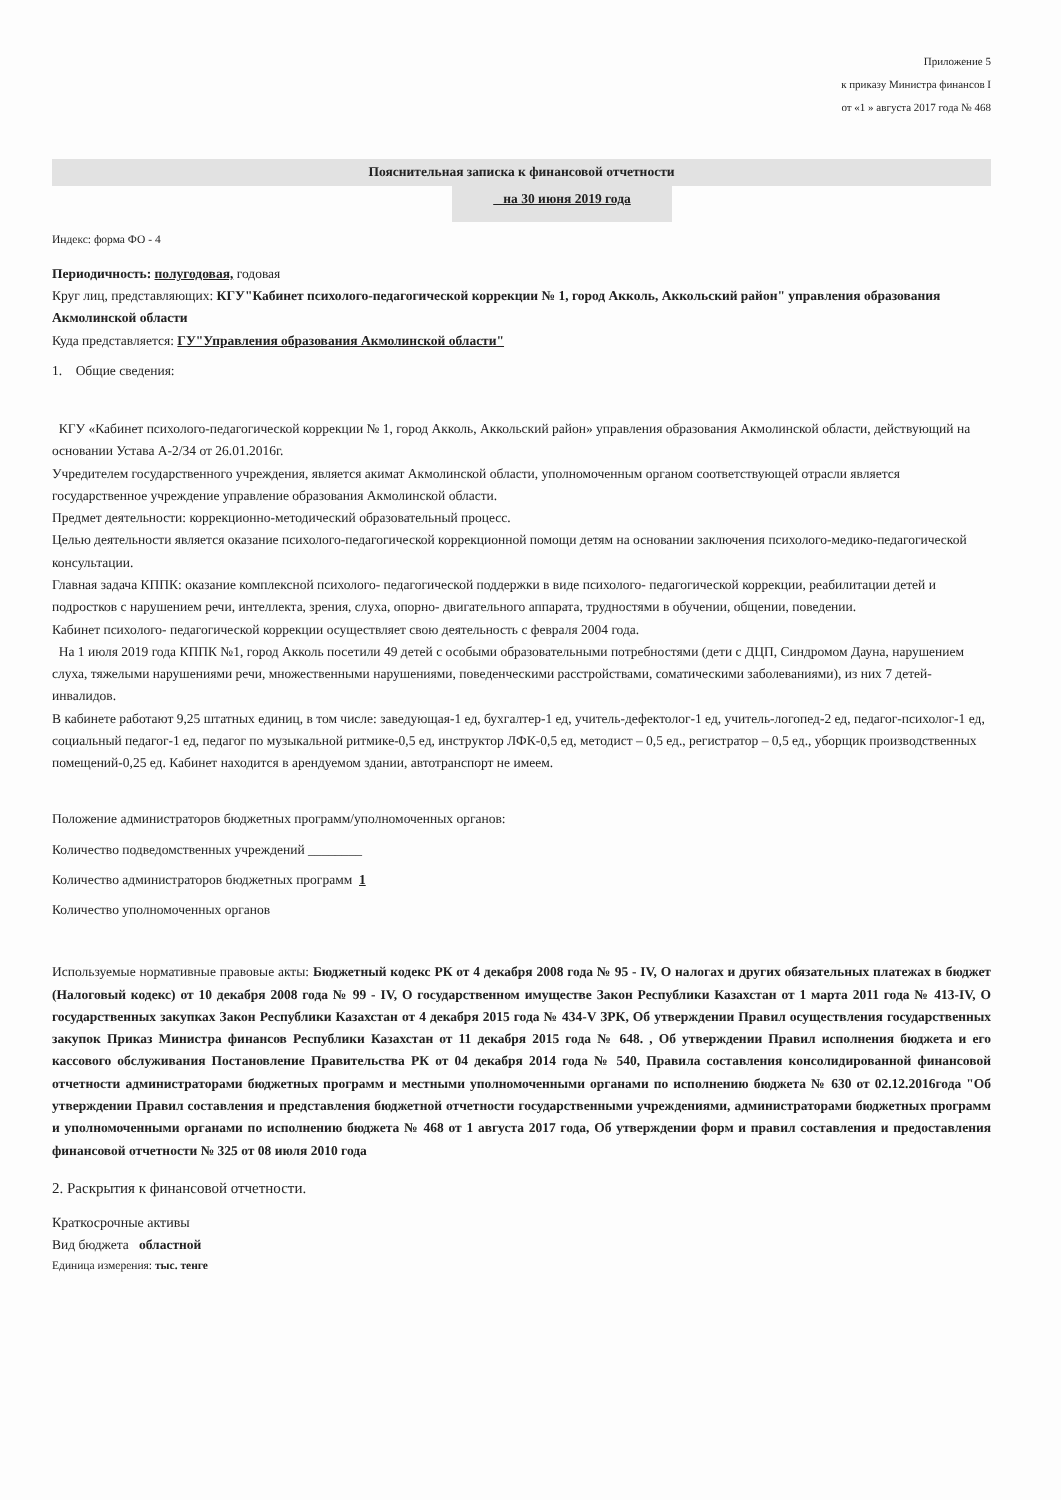Приложение 5
к приказу Министра финансов I
от «1 » августа 2017 года № 468
Пояснительная записка к финансовой отчетности
на 30 июня 2019 года
Индекс: форма ФО - 4
Периодичность: полугодовая, годовая
Круг лиц, представляющих: КГУ"Кабинет психолого-педагогической коррекции № 1, город Акколь, Аккольский район" управления образования Акмолинской области
Куда представляется: ГУ"Управления образования Акмолинской области"
1. Общие сведения:
КГУ «Кабинет психолого-педагогической коррекции № 1, город Акколь, Аккольский район» управления образования Акмолинской области, действующий на основании Устава А-2/34 от 26.01.2016г.
Учредителем государственного учреждения, является акимат Акмолинской области, уполномоченным органом соответствующей отрасли является государственное учреждение управление образования Акмолинской области.
Предмет деятельности: коррекционно-методический образовательный процесс.
Целью деятельности является оказание психолого-педагогической коррекционной помощи детям на основании заключения психолого-медико-педагогической консультации.
Главная задача КППК: оказание комплексной психолого- педагогической поддержки в виде психолого- педагогической коррекции, реабилитации детей и подростков с нарушением речи, интеллекта, зрения, слуха, опорно- двигательного аппарата, трудностями в обучении, общении, поведении.
Кабинет психолого- педагогической коррекции осуществляет свою деятельность с февраля 2004 года.
На 1 июля 2019 года КППК №1, город Акколь посетили 49 детей с особыми образовательными потребностями (дети с ДЦП, Синдромом Дауна, нарушением слуха, тяжелыми нарушениями речи, множественными нарушениями, поведенческими расстройствами, соматическими заболеваниями), из них 7 детей- инвалидов.
В кабинете работают 9,25 штатных единиц, в том числе: заведующая-1 ед, бухгалтер-1 ед, учитель-дефектолог-1 ед, учитель-логопед-2 ед, педагог-психолог-1 ед, социальный педагог-1 ед, педагог по музыкальной ритмике-0,5 ед, инструктор ЛФК-0,5 ед, методист – 0,5 ед., регистратор – 0,5 ед., уборщик производственных помещений-0,25 ед. Кабинет находится в арендуемом здании, автотранспорт не имеем.
Положение администраторов бюджетных программ/уполномоченных органов:
Количество подведомственных учреждений ________
Количество администраторов бюджетных программ 1
Количество уполномоченных органов
Используемые нормативные правовые акты: Бюджетный кодекс РК от 4 декабря 2008 года № 95 - IV, О налогах и других обязательных платежах в бюджет (Налоговый кодекс) от 10 декабря 2008 года № 99 - IV, О государственном имуществе Закон Республики Казахстан от 1 марта 2011 года № 413-IV, О государственных закупках Закон Республики Казахстан от 4 декабря 2015 года № 434-V ЗРК, Об утверждении Правил осуществления государственных закупок Приказ Министра финансов Республики Казахстан от 11 декабря 2015 года № 648. , Об утверждении Правил исполнения бюджета и его кассового обслуживания Постановление Правительства РК от 04 декабря 2014 года № 540, Правила составления консолидированной финансовой отчетности администраторами бюджетных программ и местными уполномоченными органами по исполнению бюджета № 630 от 02.12.2016года "Об утверждении Правил составления и представления бюджетной отчетности государственными учреждениями, администраторами бюджетных программ и уполномоченными органами по исполнению бюджета № 468 от 1 августа 2017 года, Об утверждении форм и правил составления и предоставления финансовой отчетности № 325 от 08 июля 2010 года
2. Раскрытия к финансовой отчетности.
Краткосрочные активы
Вид бюджета областной
Единица измерения: тыс. тенге